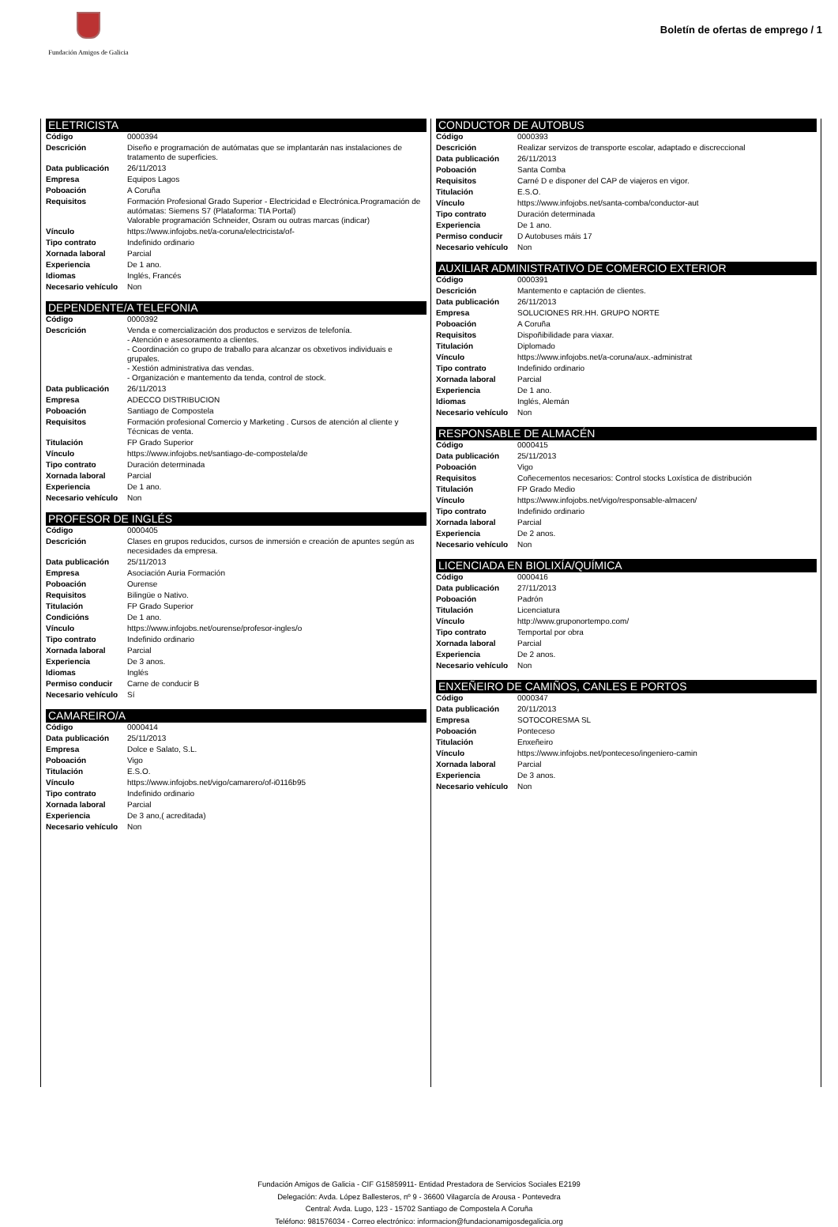Fundación Amigos de Galicia
Boletín de ofertas de emprego / 1
ELETRICISTA
| Código | 0000394 |
| Descrición | Diseño e programación de autómatas que se implantarán nas instalaciones de tratamento de superficies. |
| Data publicación | 26/11/2013 |
| Empresa | Equipos Lagos |
| Poboación | A Coruña |
| Requisitos | Formación Profesional Grado Superior - Electricidad e Electrónica.Programación de autómatas: Siemens S7 (Plataforma: TIA Portal) Valorable programación Schneider, Osram ou outras marcas (indicar) |
| Vínculo | https://www.infojobs.net/a-coruna/electricista/of- |
| Tipo contrato | Indefinido ordinario |
| Xornada laboral | Parcial |
| Experiencia | De 1 ano. |
| Idiomas | Inglés, Francés |
| Necesario vehículo | Non |
DEPENDENTE/A TELEFONIA
| Código | 0000392 |
| Descrición | Venda e comercialización dos productos e servizos de telefonía. - Atención e asesoramento a clientes. - Coordinación co grupo de traballo para alcanzar os obxetivos individuais e grupales. - Xestión administrativa das vendas. - Organización e mantemento da tenda, control de stock. |
| Data publicación | 26/11/2013 |
| Empresa | ADECCO DISTRIBUCION |
| Poboación | Santiago de Compostela |
| Requisitos | Formación profesional Comercio y Marketing . Cursos de atención al cliente y Técnicas de venta. |
| Titulación | FP Grado Superior |
| Vínculo | https://www.infojobs.net/santiago-de-compostela/de |
| Tipo contrato | Duración determinada |
| Xornada laboral | Parcial |
| Experiencia | De 1 ano. |
| Necesario vehículo | Non |
PROFESOR DE INGLÉS
| Código | 0000405 |
| Descrición | Clases en grupos reducidos, cursos de inmersión e creación de apuntes según as necesidades da empresa. |
| Data publicación | 25/11/2013 |
| Empresa | Asociación Auria Formación |
| Poboación | Ourense |
| Requisitos | Bilingüe o Nativo. |
| Titulación | FP Grado Superior |
| Condicións | De 1 ano. |
| Vínculo | https://www.infojobs.net/ourense/profesor-ingles/o |
| Tipo contrato | Indefinido ordinario |
| Xornada laboral | Parcial |
| Experiencia | De 3 anos. |
| Idiomas | Inglés |
| Permiso conducir | Carne de conducir B |
| Necesario vehículo | Sí |
CAMAREIRO/A
| Código | 0000414 |
| Data publicación | 25/11/2013 |
| Empresa | Dolce e Salato, S.L. |
| Poboación | Vigo |
| Titulación | E.S.O. |
| Vínculo | https://www.infojobs.net/vigo/camarero/of-i0116b95 |
| Tipo contrato | Indefinido ordinario |
| Xornada laboral | Parcial |
| Experiencia | De 3 ano,( acreditada) |
| Necesario vehículo | Non |
CONDUCTOR DE AUTOBUS
| Código | 0000393 |
| Descrición | Realizar servizos de transporte escolar, adaptado e discreccional |
| Data publicación | 26/11/2013 |
| Poboación | Santa Comba |
| Requisitos | Carné D e disponer del CAP de viajeros en vigor. |
| Titulación | E.S.O. |
| Vínculo | https://www.infojobs.net/santa-comba/conductor-aut |
| Tipo contrato | Duración determinada |
| Experiencia | De 1 ano. |
| Permiso conducir | D Autobuses máis 17 |
| Necesario vehículo | Non |
AUXILIAR ADMINISTRATIVO DE COMERCIO EXTERIOR
| Código | 0000391 |
| Descrición | Mantemento e captación de clientes. |
| Data publicación | 26/11/2013 |
| Empresa | SOLUCIONES RR.HH. GRUPO NORTE |
| Poboación | A Coruña |
| Requisitos | Dispoñibilidade para viaxar. |
| Titulación | Diplomado |
| Vínculo | https://www.infojobs.net/a-coruna/aux.-administrat |
| Tipo contrato | Indefinido ordinario |
| Xornada laboral | Parcial |
| Experiencia | De 1 ano. |
| Idiomas | Inglés, Alemán |
| Necesario vehículo | Non |
RESPONSABLE DE ALMACÉN
| Código | 0000415 |
| Data publicación | 25/11/2013 |
| Poboación | Vigo |
| Requisitos | Coñecementos necesarios: Control stocks Loxística de distribución |
| Titulación | FP Grado Medio |
| Vínculo | https://www.infojobs.net/vigo/responsable-almacen/ |
| Tipo contrato | Indefinido ordinario |
| Xornada laboral | Parcial |
| Experiencia | De 2 anos. |
| Necesario vehículo | Non |
LICENCIADA EN BIOLIXÍA/QUÍMICA
| Código | 0000416 |
| Data publicación | 27/11/2013 |
| Poboación | Padrón |
| Titulación | Licenciatura |
| Vínculo | http://www.gruponortempo.com/ |
| Tipo contrato | Temportal por obra |
| Xornada laboral | Parcial |
| Experiencia | De 2 anos. |
| Necesario vehículo | Non |
ENXEÑEIRO DE CAMIÑOS, CANLES E PORTOS
| Código | 0000347 |
| Data publicación | 20/11/2013 |
| Empresa | SOTOCORESMA SL |
| Poboación | Ponteceso |
| Titulación | Enxeñeiro |
| Vínculo | https://www.infojobs.net/ponteceso/ingeniero-camin |
| Xornada laboral | Parcial |
| Experiencia | De 3 anos. |
| Necesario vehículo | Non |
Fundación Amigos de Galicia - CIF G15859911- Entidad Prestadora de Servicios Sociales E2199
Delegación: Avda. López Ballesteros, nº 9 - 36600 Vilagarcía de Arousa - Pontevedra
Central: Avda. Lugo, 123 - 15702 Santiago de Compostela A Coruña
Teléfono: 981576034 - Correo electrónico: informacion@fundacionamigosdegalicia.org